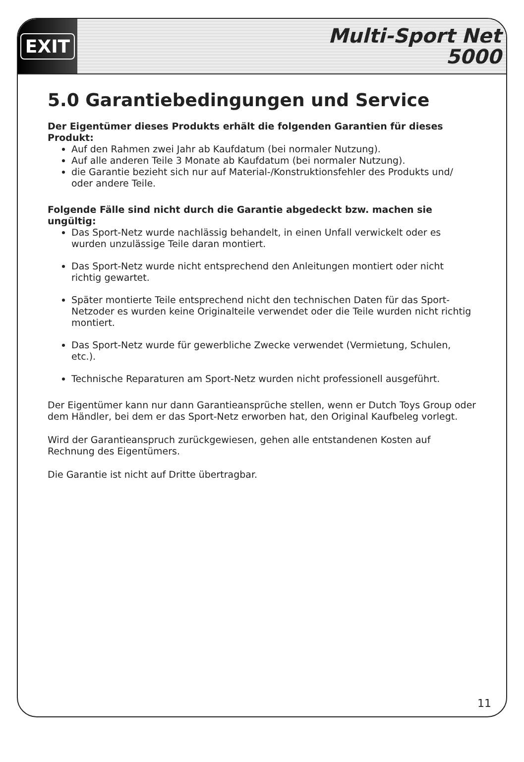EXIT
Multi-Sport Net
5000
5.0 Garantiebedingungen und Service
Der Eigentümer dieses Produkts erhält die folgenden Garantien für dieses Produkt:
Auf den Rahmen zwei Jahr ab Kaufdatum (bei normaler Nutzung).
Auf alle anderen Teile 3 Monate ab Kaufdatum (bei normaler Nutzung).
die Garantie bezieht sich nur auf Material-/Konstruktionsfehler des Produkts und/ oder andere Teile.
Folgende Fälle sind nicht durch die Garantie abgedeckt bzw. machen sie ungültig:
Das Sport-Netz wurde nachlässig behandelt, in einen Unfall verwickelt oder es wurden unzulässige Teile daran montiert.
Das Sport-Netz wurde nicht entsprechend den Anleitungen montiert oder nicht richtig gewartet.
Später montierte Teile entsprechend nicht den technischen Daten für das Sport-Netzoder es wurden keine Originalteile verwendet oder die Teile wurden nicht richtig montiert.
Das Sport-Netz wurde für gewerbliche Zwecke verwendet (Vermietung, Schulen, etc.).
Technische Reparaturen am Sport-Netz wurden nicht professionell ausgeführt.
Der Eigentümer kann nur dann Garantieansprüche stellen, wenn er Dutch Toys Group oder dem Händler, bei dem er das Sport-Netz erworben hat, den Original Kaufbeleg vorlegt.
Wird der Garantieanspruch zurückgewiesen, gehen alle entstandenen Kosten auf Rechnung des Eigentümers.
Die Garantie ist nicht auf Dritte übertragbar.
11